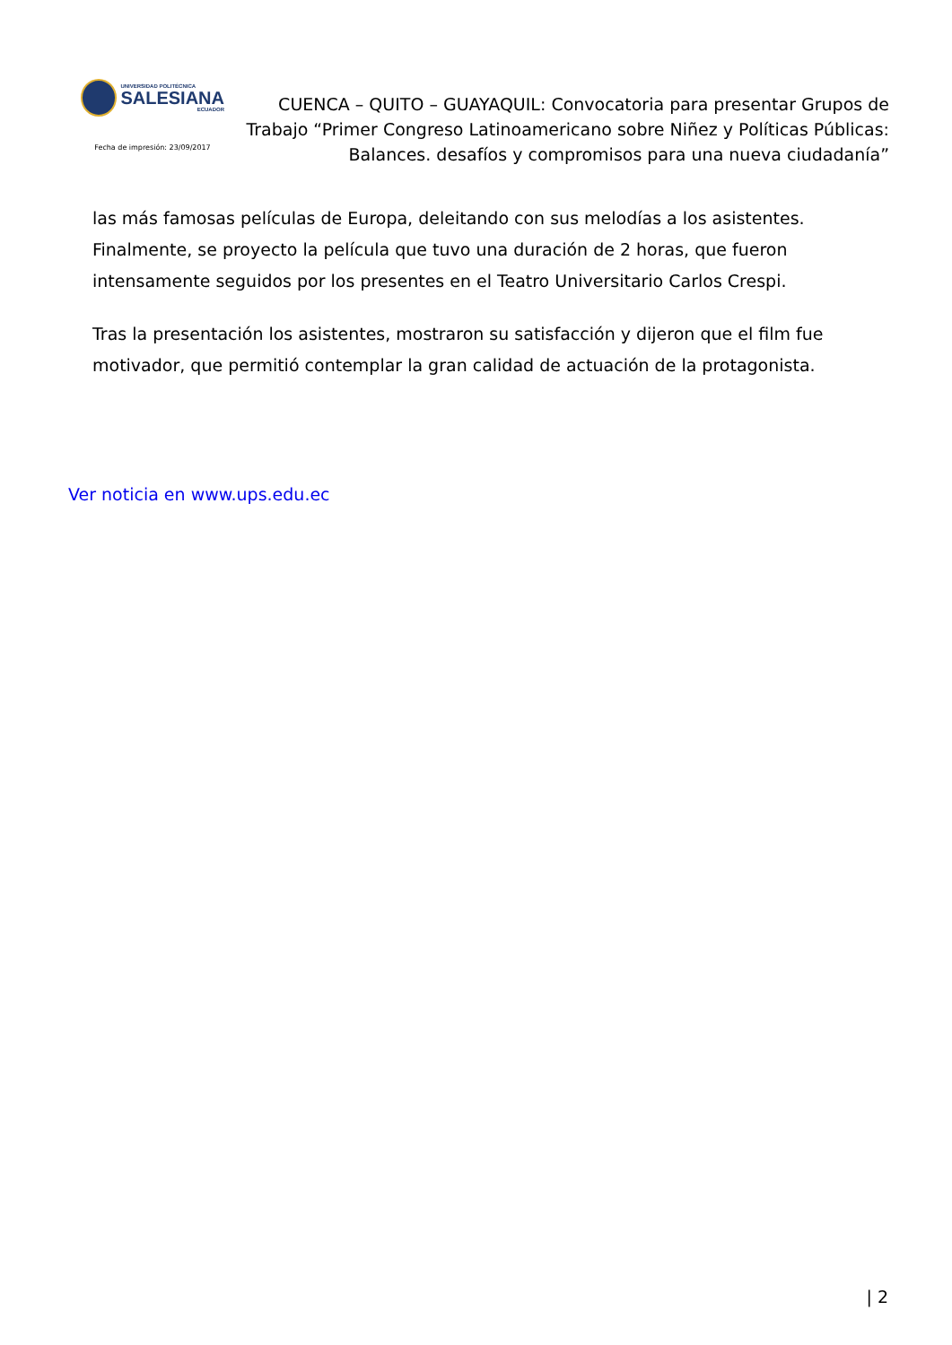UNIVERSIDAD POLITÉCNICA
SALESIANA
ECUADOR
Fecha de impresión: 23/09/2017
CUENCA – QUITO – GUAYAQUIL: Convocatoria para presentar Grupos de Trabajo “Primer Congreso Latinoamericano sobre Niñez y Políticas Públicas: Balances. desafíos y compromisos para una nueva ciudadanía”
las más famosas películas de Europa, deleitando con sus melodías a los asistentes. Finalmente, se proyecto la película que tuvo una duración de 2 horas, que fueron intensamente seguidos por los presentes en el Teatro Universitario Carlos Crespi.
Tras la presentación los asistentes, mostraron su satisfacción y dijeron que el film fue motivador, que permitió contemplar la gran calidad de actuación de la protagonista.
Ver noticia en www.ups.edu.ec
| 2